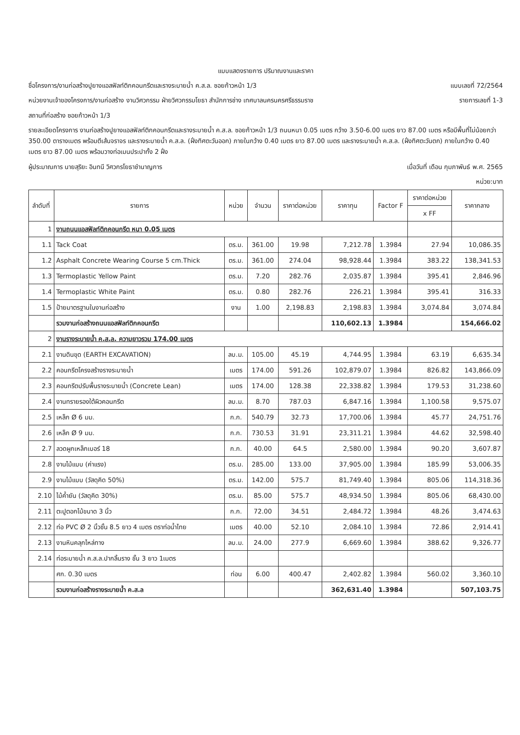แบบแสดงรายการ ปริมาณงานและราคา
ชื่อโครงการ/งานก่อสร้างปูยางแอสฟัลท์ติกคอนกรีตและรางระบายน้ำ ค.ส.ล. ซอยก้าวหน้า 1/3 แบบเลขที่ 72/2564
หน่วยงานเจ้าของโครงการ/งานก่อสร้าง งานวิศวกรรม ฝ่ายวิศวกรรมโยธา สำนักการช่าง เทศบาลนครนครศรีธรรมราช รายการเลขที่ 1-3
สถานที่ก่อสร้าง ซอยก้าวหน้า 1/3
รายละเอียดโครงการ งานก่อสร้างปูยางแอสฟัลท์ติกคอนกรีตและรางระบายน้ำ ค.ส.ล. ซอยก้าวหน้า 1/3 ถนนหนา 0.05 เมตร กว้าง 3.50-6.00 เมตร ยาว 87.00 เมตร หรือมีพื้นที่ไม่น้อยกว่า 350.00 ตารางเมตร พร้อมตีเส้นจราจร และรางระบายน้ำ ค.ส.ล. (ฝั่งทิศตะวันออก) ภายในกว้าง 0.40 เมตร ยาว 87.00 เมตร และรางระบายน้ำ ค.ส.ล. (ฝั่งทิศตะวันตก) ภายในกว้าง 0.40 เมตร ยาว 87.00 เมตร พร้อมวางท่อเมนประปาทั้ง 2 ฝั่ง
ผู้ประมาณการ นายสุริยะ อินทนี วิศวกรโยธาชำนาญการ เมื่อวันที่ เดือน กุมภาพันธ์ พ.ศ. 2565
หน่วย:บาท
| ลำดับที่ | รายการ | หน่วย | จำนวน | ราคาต่อหน่วย | ราคาทุน | Factor F | ราคาต่อหน่วย | ราคากลาง |
| --- | --- | --- | --- | --- | --- | --- | --- | --- |
| | | | | | | | x FF | |
| 1 | งานถนนแอสฟัลท์ติกคอนกรีต หนา 0.05 เมตร | | | | | | | |
| 1.1 | Tack Coat | ตร.ม. | 361.00 | 19.98 | 7,212.78 | 1.3984 | 27.94 | 10,086.35 |
| 1.2 | Asphalt Concrete Wearing Course 5 cm.Thick | ตร.ม. | 361.00 | 274.04 | 98,928.44 | 1.3984 | 383.22 | 138,341.53 |
| 1.3 | Termoplastic Yellow Paint | ตร.ม. | 7.20 | 282.76 | 2,035.87 | 1.3984 | 395.41 | 2,846.96 |
| 1.4 | Termoplastic White Paint | ตร.ม. | 0.80 | 282.76 | 226.21 | 1.3984 | 395.41 | 316.33 |
| 1.5 | ป้ายมาตรฐานในงานก่อสร้าง | งาน | 1.00 | 2,198.83 | 2,198.83 | 1.3984 | 3,074.84 | 3,074.84 |
| | รวมงานก่อสร้างถนนแอสฟัลท์ติกคอนกรีต | | | | 110,602.13 | 1.3984 | | 154,666.02 |
| 2 | งานรางระบายน้ำ ค.ส.ล. ความยาวรวม 174.00 เมตร | | | | | | | |
| 2.1 | งานดินขุด (EARTH EXCAVATION) | ลบ.ม. | 105.00 | 45.19 | 4,744.95 | 1.3984 | 63.19 | 6,635.34 |
| 2.2 | คอนกรีตโครงสร้างรางระบายน้ำ | เมตร | 174.00 | 591.26 | 102,879.07 | 1.3984 | 826.82 | 143,866.09 |
| 2.3 | คอนกรีตปรับพื้นรางระบายน้ำ (Concrete Lean) | เมตร | 174.00 | 128.38 | 22,338.82 | 1.3984 | 179.53 | 31,238.60 |
| 2.4 | งานทรายรองใต้ผิวคอนกรีต | ลบ.ม. | 8.70 | 787.03 | 6,847.16 | 1.3984 | 1,100.58 | 9,575.07 |
| 2.5 | เหล็ก Ø 6 มม. | ก.ก. | 540.79 | 32.73 | 17,700.06 | 1.3984 | 45.77 | 24,751.76 |
| 2.6 | เหล็ก Ø 9 มม. | ก.ก. | 730.53 | 31.91 | 23,311.21 | 1.3984 | 44.62 | 32,598.40 |
| 2.7 | ลวดผูกเหล็กเบอร์ 18 | ก.ก. | 40.00 | 64.5 | 2,580.00 | 1.3984 | 90.20 | 3,607.87 |
| 2.8 | งานไม้แบบ (ค่าแรง) | ตร.ม. | 285.00 | 133.00 | 37,905.00 | 1.3984 | 185.99 | 53,006.35 |
| 2.9 | งานไม้แบบ (วัสดุคิด 50%) | ตร.ม. | 142.00 | 575.7 | 81,749.40 | 1.3984 | 805.06 | 114,318.36 |
| 2.10 | ไม้ค้ำยัน (วัสดุคิด 30%) | ตร.ม. | 85.00 | 575.7 | 48,934.50 | 1.3984 | 805.06 | 68,430.00 |
| 2.11 | ตะปูตอกไม้ขนาด 3 นิ้ว | ก.ก. | 72.00 | 34.51 | 2,484.72 | 1.3984 | 48.26 | 3,474.63 |
| 2.12 | ท่อ PVC Ø 2 นิ้วชั้น 8.5 ยาว 4 เมตร ตราท่อน้ำไทย | เมตร | 40.00 | 52.10 | 2,084.10 | 1.3984 | 72.86 | 2,914.41 |
| 2.13 | งานหินคลุกไหล่ทาง | ลบ.ม. | 24.00 | 277.9 | 6,669.60 | 1.3984 | 388.62 | 9,326.77 |
| 2.14 | ท่อระบายน้ำ ค.ส.ล.ปากลิ้นราง ชั้น 3 ยาว 1เมตร | | | | | | | |
| | ศก. 0.30 เมตร | ท่อน | 6.00 | 400.47 | 2,402.82 | 1.3984 | 560.02 | 3,360.10 |
| | รวมงานก่อสร้างรางระบายน้ำ ค.ส.ล | | | | 362,631.40 | 1.3984 | | 507,103.75 |